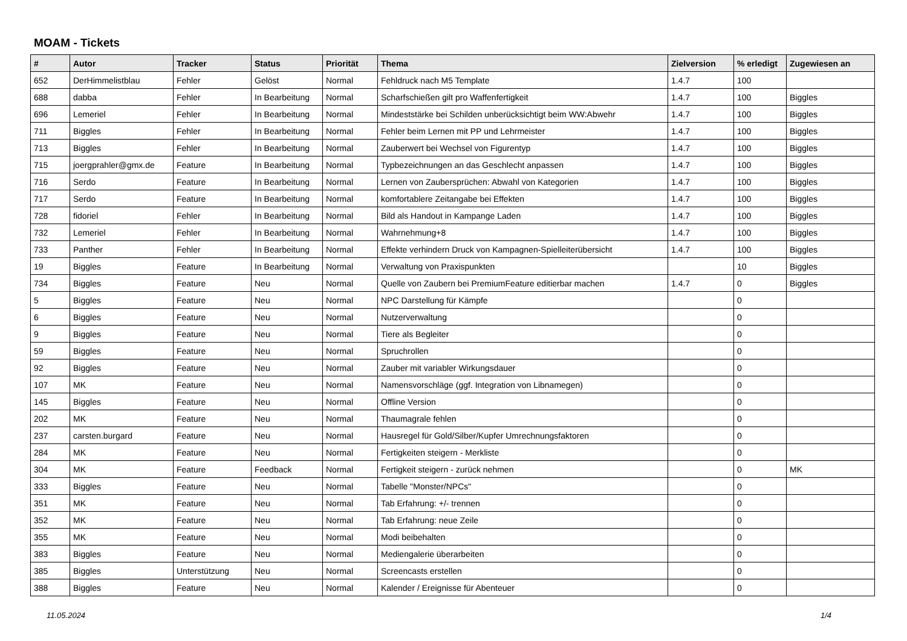MOAM - Tickets
| # | Autor | Tracker | Status | Priorität | Thema | Zielversion | % erledigt | Zugewiesen an |
| --- | --- | --- | --- | --- | --- | --- | --- | --- |
| 652 | DerHimmelistblau | Fehler | Gelöst | Normal | Fehldruck nach M5 Template | 1.4.7 | 100 | |
| 688 | dabba | Fehler | In Bearbeitung | Normal | Scharfschießen gilt pro Waffenfertigkeit | 1.4.7 | 100 | Biggles |
| 696 | Lemeriel | Fehler | In Bearbeitung | Normal | Mindeststärke bei Schilden unberücksichtigt beim WW:Abwehr | 1.4.7 | 100 | Biggles |
| 711 | Biggles | Fehler | In Bearbeitung | Normal | Fehler beim Lernen mit PP und Lehrmeister | 1.4.7 | 100 | Biggles |
| 713 | Biggles | Fehler | In Bearbeitung | Normal | Zauberwert bei Wechsel von Figurentyp | 1.4.7 | 100 | Biggles |
| 715 | joergprahler@gmx.de | Feature | In Bearbeitung | Normal | Typbezeichnungen an das Geschlecht anpassen | 1.4.7 | 100 | Biggles |
| 716 | Serdo | Feature | In Bearbeitung | Normal | Lernen von Zaubersprüchen: Abwahl von Kategorien | 1.4.7 | 100 | Biggles |
| 717 | Serdo | Feature | In Bearbeitung | Normal | komfortablere Zeitangabe bei Effekten | 1.4.7 | 100 | Biggles |
| 728 | fidoriel | Fehler | In Bearbeitung | Normal | Bild als Handout in Kampange Laden | 1.4.7 | 100 | Biggles |
| 732 | Lemeriel | Fehler | In Bearbeitung | Normal | Wahrnehmung+8 | 1.4.7 | 100 | Biggles |
| 733 | Panther | Fehler | In Bearbeitung | Normal | Effekte verhindern Druck von Kampagnen-Spielleiterübersicht | 1.4.7 | 100 | Biggles |
| 19 | Biggles | Feature | In Bearbeitung | Normal | Verwaltung von Praxispunkten | | 10 | Biggles |
| 734 | Biggles | Feature | Neu | Normal | Quelle von Zaubern bei PremiumFeature editierbar machen | 1.4.7 | 0 | Biggles |
| 5 | Biggles | Feature | Neu | Normal | NPC Darstellung für Kämpfe | | 0 | |
| 6 | Biggles | Feature | Neu | Normal | Nutzerverwaltung | | 0 | |
| 9 | Biggles | Feature | Neu | Normal | Tiere als Begleiter | | 0 | |
| 59 | Biggles | Feature | Neu | Normal | Spruchrollen | | 0 | |
| 92 | Biggles | Feature | Neu | Normal | Zauber mit variabler Wirkungsdauer | | 0 | |
| 107 | MK | Feature | Neu | Normal | Namensvorschläge (ggf. Integration von Libnamegen) | | 0 | |
| 145 | Biggles | Feature | Neu | Normal | Offline Version | | 0 | |
| 202 | MK | Feature | Neu | Normal | Thaumagrale fehlen | | 0 | |
| 237 | carsten.burgard | Feature | Neu | Normal | Hausregel für Gold/Silber/Kupfer Umrechnungsfaktoren | | 0 | |
| 284 | MK | Feature | Neu | Normal | Fertigkeiten steigern - Merkliste | | 0 | |
| 304 | MK | Feature | Feedback | Normal | Fertigkeit steigern - zurück nehmen | | 0 | MK |
| 333 | Biggles | Feature | Neu | Normal | Tabelle "Monster/NPCs" | | 0 | |
| 351 | MK | Feature | Neu | Normal | Tab Erfahrung: +/- trennen | | 0 | |
| 352 | MK | Feature | Neu | Normal | Tab Erfahrung: neue Zeile | | 0 | |
| 355 | MK | Feature | Neu | Normal | Modi beibehalten | | 0 | |
| 383 | Biggles | Feature | Neu | Normal | Mediengalerie überarbeiten | | 0 | |
| 385 | Biggles | Unterstützung | Neu | Normal | Screencasts erstellen | | 0 | |
| 388 | Biggles | Feature | Neu | Normal | Kalender / Ereignisse für Abenteuer | | 0 | |
11.05.2024 1/4